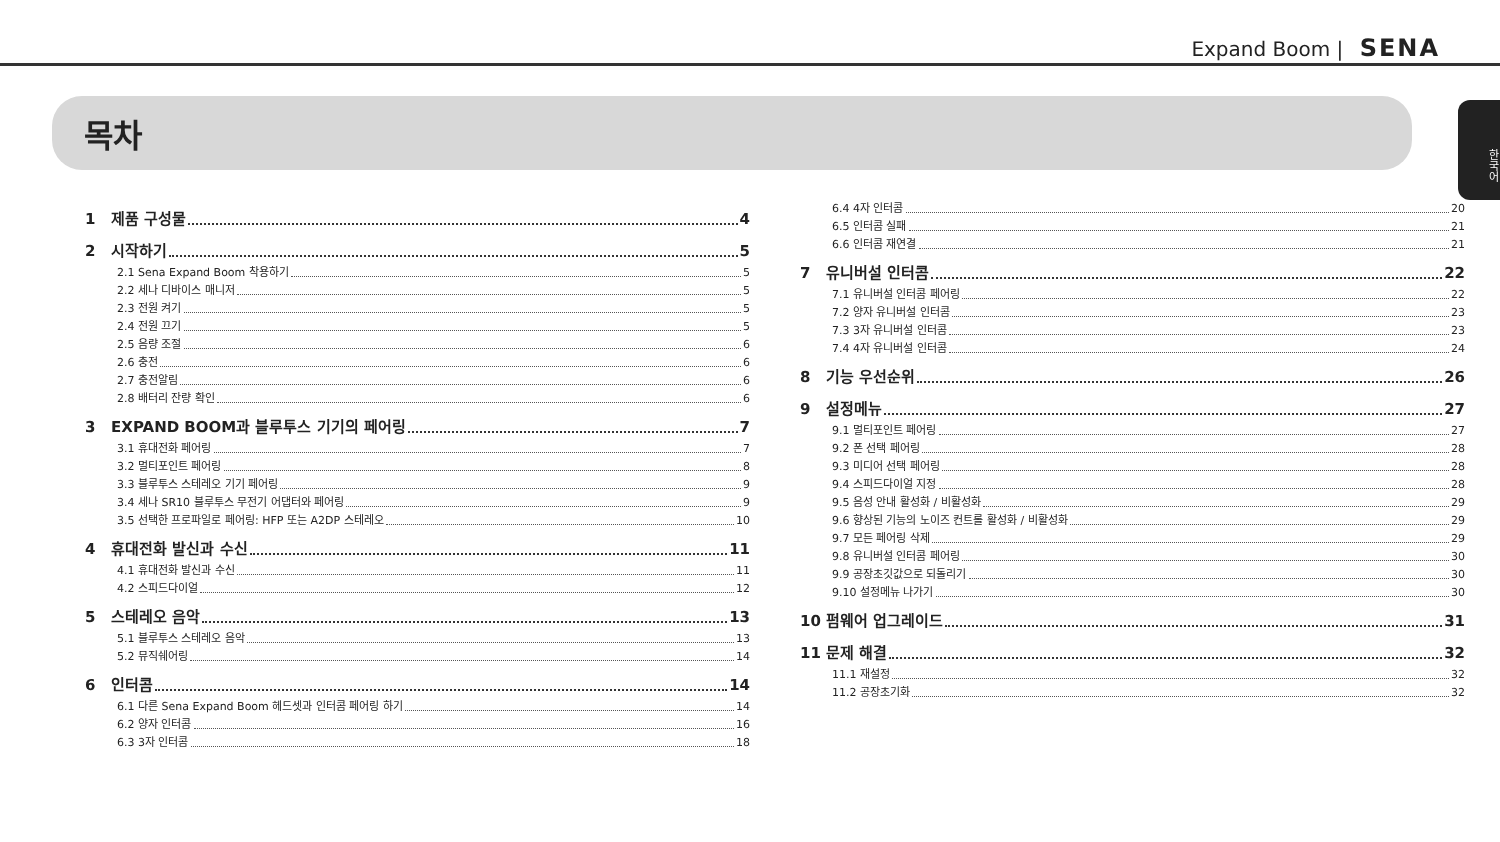Expand Boom | SENA
한국어
목차
1 제품 구성물 4
2 시작하기 5
2.1 Sena Expand Boom 착용하기 5
2.2 세나 디바이스 매니저 5
2.3 전원 켜기 5
2.4 전원 끄기 5
2.5 음량 조절 6
2.6 충전 6
2.7 충전알림 6
2.8 배터리 잔량 확인 6
3 EXPAND BOOM과 블루투스 기기의 페어링 7
3.1 휴대전화 페어링 7
3.2 멀티포인트 페어링 8
3.3 블루투스 스테레오 기기 페어링 9
3.4 세나 SR10 블루투스 무전기 어댑터와 페어링 9
3.5 선택한 프로파일로 페어링: HFP 또는 A2DP 스테레오 10
4 휴대전화 발신과 수신 11
4.1 휴대전화 발신과 수신 11
4.2 스피드다이얼 12
5 스테레오 음악 13
5.1 블루투스 스테레오 음악 13
5.2 뮤직쉐어링 14
6 인터콤 14
6.1 다른 Sena Expand Boom 헤드셋과 인터콤 페어링 하기 14
6.2 양자 인터콤 16
6.3 3자 인터콤 18
6.4 4자 인터콤 20
6.5 인터콤 실패 21
6.6 인터콤 재연결 21
7 유니버설 인터콤 22
7.1 유니버설 인터콤 페어링 22
7.2 양자 유니버설 인터콤 23
7.3 3자 유니버설 인터콤 23
7.4 4자 유니버설 인터콤 24
8 기능 우선순위 26
9 설정메뉴 27
9.1 멀티포인트 페어링 27
9.2 폰 선택 페어링 28
9.3 미디어 선택 페어링 28
9.4 스피드다이얼 지정 28
9.5 음성 안내 활성화 / 비활성화 29
9.6 향상된 기능의 노이즈 컨트롤 활성화 / 비활성화 29
9.7 모든 페어링 삭제 29
9.8 유니버설 인터콤 페어링 30
9.9 공장초깃값으로 되돌리기 30
9.10 설정메뉴 나가기 30
10 펌웨어 업그레이드 31
11 문제 해결 32
11.1 재설정 32
11.2 공장초기화 32